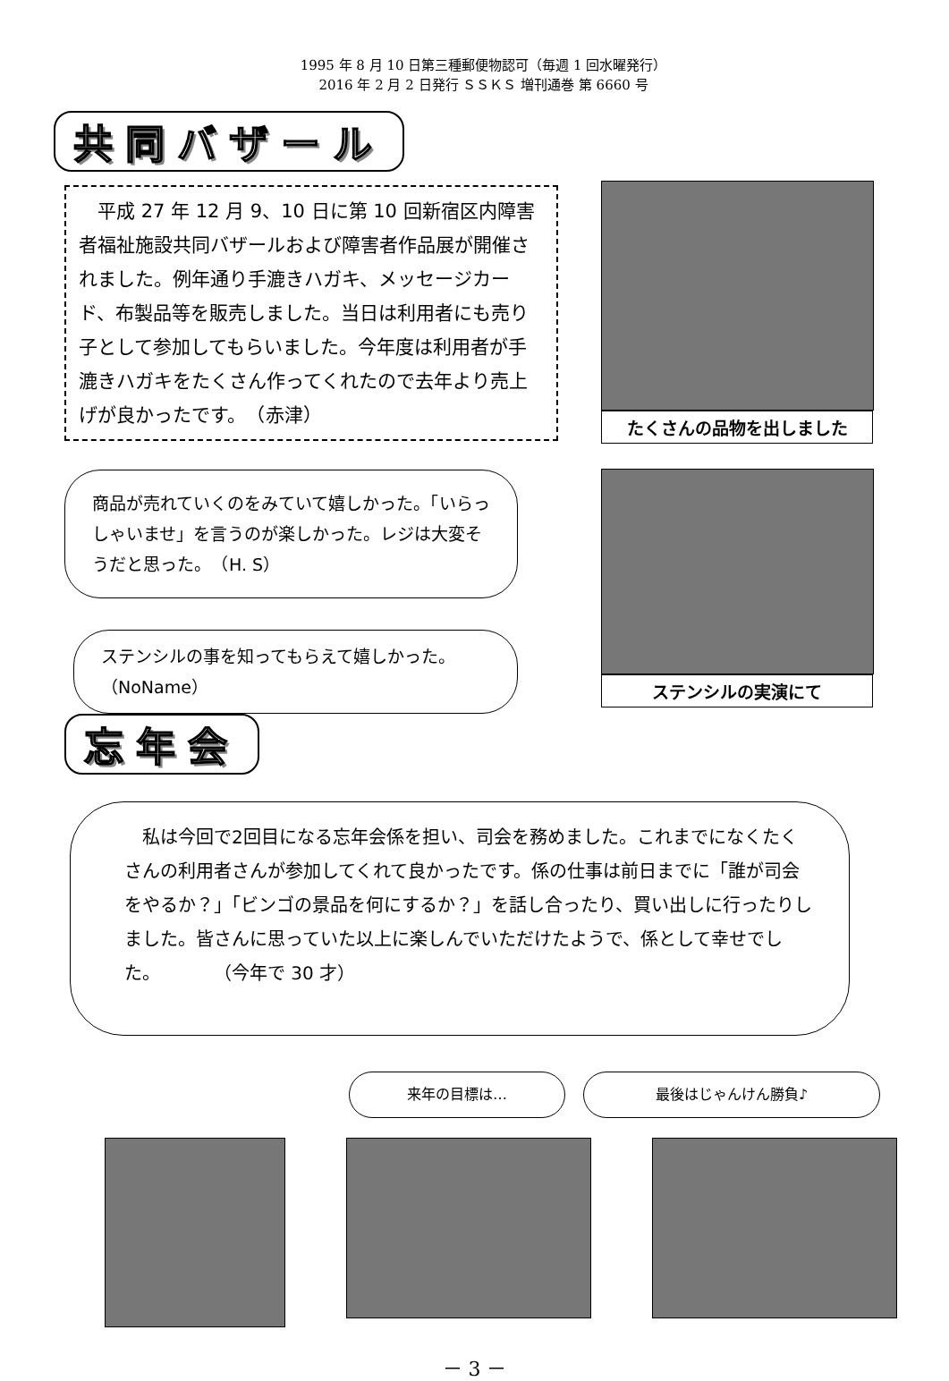1995 年 8 月 10 日第三種郵便物認可（毎週 1 回水曜発行）
2016 年 2 月 2 日発行 ＳＳＫＳ 増刊通巻 第 6660 号
共同バザール
　平成 27 年 12 月 9、10 日に第 10 回新宿区内障害者福祉施設共同バザールおよび障害者作品展が開催されました。例年通り手漉きハガキ、メッセージカード、布製品等を販売しました。当日は利用者にも売り子として参加してもらいました。今年度は利用者が手漉きハガキをたくさん作ってくれたので去年より売上げが良かったです。　（赤津）
商品が売れていくのをみていて嬉しかった。「いらっしゃいませ」を言うのが楽しかった。レジは大変そうだと思った。　（H. S）
ステンシルの事を知ってもらえて嬉しかった。　　　　（NoName）
たくさんの品物を出しました
ステンシルの実演にて
忘年会
　私は今回で2回目になる忘年会係を担い、司会を務めました。これまでになくたくさんの利用者さんが参加してくれて良かったです。係の仕事は前日までに「誰が司会をやるか？」「ビンゴの景品を何にするか？」を話し合ったり、買い出しに行ったりしました。皆さんに思っていた以上に楽しんでいただけたようで、係として幸せでした。　　　　（今年で 30 才）
来年の目標は… 最後はじゃんけん勝負♪
－ 3 －